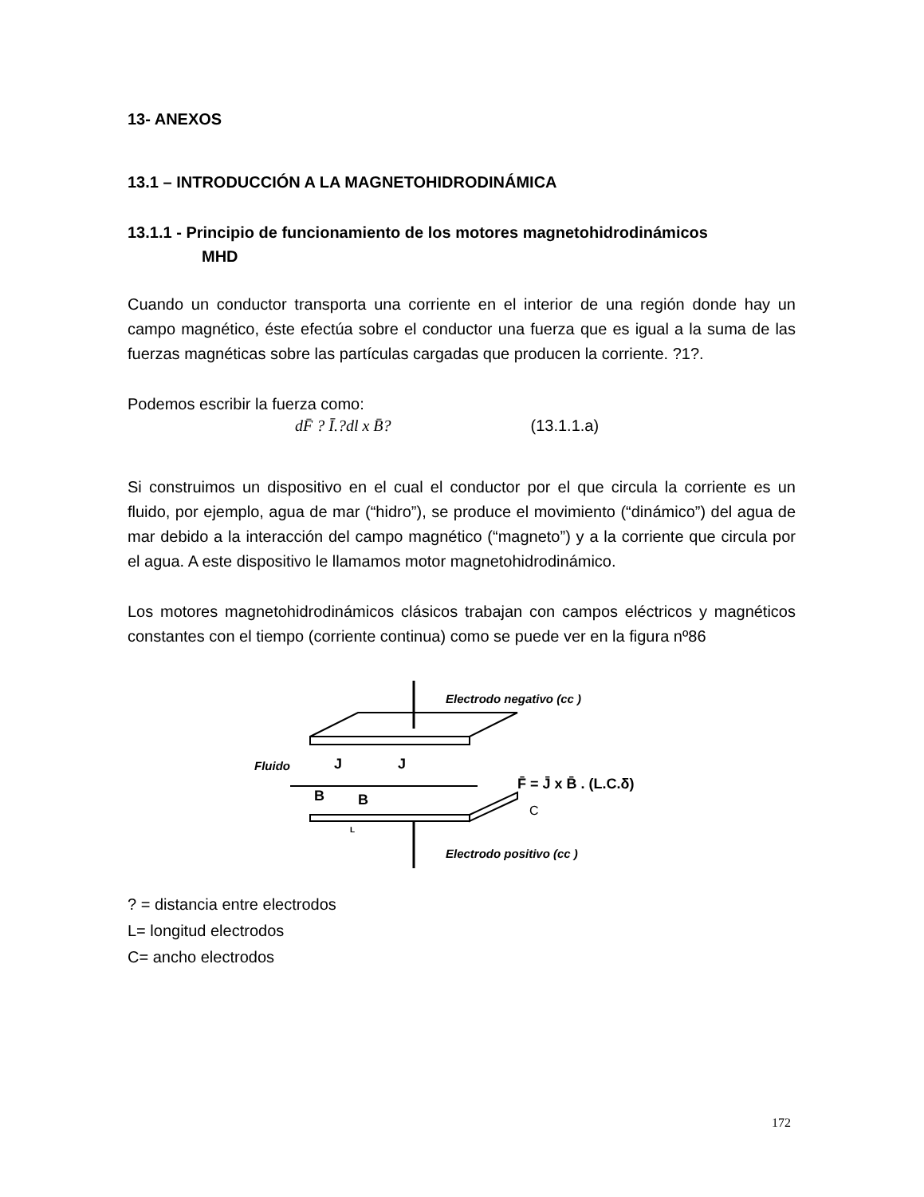13- ANEXOS
13.1 – INTRODUCCIÓN A LA MAGNETOHIDRODINÁMICA
13.1.1 - Principio de funcionamiento de los motores magnetohidrodinámicos
MHD
Cuando un conductor transporta una corriente en el interior de una región donde hay un campo magnético, éste efectúa sobre el conductor una fuerza que es igual a la suma de las fuerzas magnéticas sobre las partículas cargadas que producen la corriente. ?1?.
Podemos escribir la fuerza como:
dF̄ ? Ī.?dl x B̄? (13.1.1.a)
Si construimos un dispositivo en el cual el conductor por el que circula la corriente es un fluido, por ejemplo, agua de mar (“hidro”), se produce el movimiento (“dinámico”) del agua de mar debido a la interacción del campo magnético (“magneto”) y a la corriente que circula por el agua. A este dispositivo le llamamos motor magnetohidrodinámico.
Los motores magnetohidrodinámicos clásicos trabajan con campos eléctricos y magnéticos constantes con el tiempo (corriente continua) como se puede ver en la figura nº86
Electrodo negativo (cc )
Fluido
J
J
B
B
F̄ = J̄ x B̄ . (L.C.δ)
C
L
Electrodo positivo (cc )
? = distancia entre electrodos
L= longitud electrodos
C= ancho electrodos
172